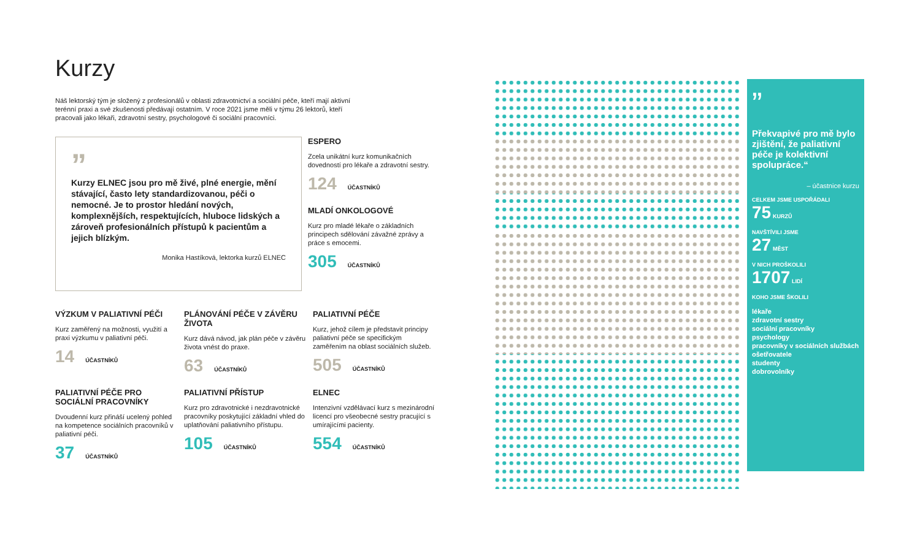Kurzy
Náš lektorský tým je složený z profesionálů v oblasti zdravotnictví a sociální péče, kteří mají aktivní terénní praxi a své zkušenosti předávají ostatním. V roce 2021 jsme měli v týmu 26 lektorů, kteří pracovali jako lékaři, zdravotní sestry, psychologové či sociální pracovníci.
”
Kurzy ELNEC jsou pro mě živé, plné energie, mění stávající, často lety standardizovanou, péči o nemocné. Je to prostor hledání nových, komplexnějších, respektujících, hluboce lidských a zároveň profesionálních přístupů k pacientům a jejich blízkým.
Monika Hastíková, lektorka kurzů ELNEC
ESPERO
Zcela unikátní kurz komunikačních dovedností pro lékaře a zdravotní sestry.
124 ÚČASTNÍKŮ
MLADÍ ONKOLOGOVÉ
Kurz pro mladé lékaře o základních principech sdělování závažné zprávy a práce s emocemi.
305 ÚČASTNÍKŮ
VÝZKUM V PALIATIVNÍ PÉČI
Kurz zaměřený na možnosti, využití a praxi výzkumu v paliativní péči.
14 ÚČASTNÍKŮ
PLÁNOVÁNÍ PÉČE V ZÁVĚRU ŽIVOTA
Kurz dává návod, jak plán péče v závěru života vnést do praxe.
63 ÚČASTNÍKŮ
PALIATIVNÍ PÉČE
Kurz, jehož cílem je představit principy paliativní péče se specifickým zaměřením na oblast sociálních služeb.
505 ÚČASTNÍKŮ
PALIATIVNÍ PÉČE PRO SOCIÁLNÍ PRACOVNÍKY
Dvoudenní kurz přináší ucelený pohled na kompetence sociálních pracovníků v paliativní péči.
37 ÚČASTNÍKŮ
PALIATIVNÍ PŘÍSTUP
Kurz pro zdravotnické i nezdravotnické pracovníky poskytující základní vhled do uplatňování paliativního přístupu.
105 ÚČASTNÍKŮ
ELNEC
Intenzivní vzdělávací kurz s mezinárodní licencí pro všeobecné sestry pracující s umírajícími pacienty.
554 ÚČASTNÍKŮ
”
Překvapivé pro mě bylo zjištění, že paliativní péče je kolektivní spolupráce.“
– účastnice kurzu
CELKEM JSME USPOŘÁDALI
75 KURZŮ
NAVŠTÍVILI JSME
27 MĚST
V NICH PROŠKOLILI
1707 LIDÍ
KOHO JSME ŠKOLILI
lékaře
zdravotní sestry
sociální pracovníky
psychology
pracovníky v sociálních službách
ošetřovatele
studenty
dobrovolníky